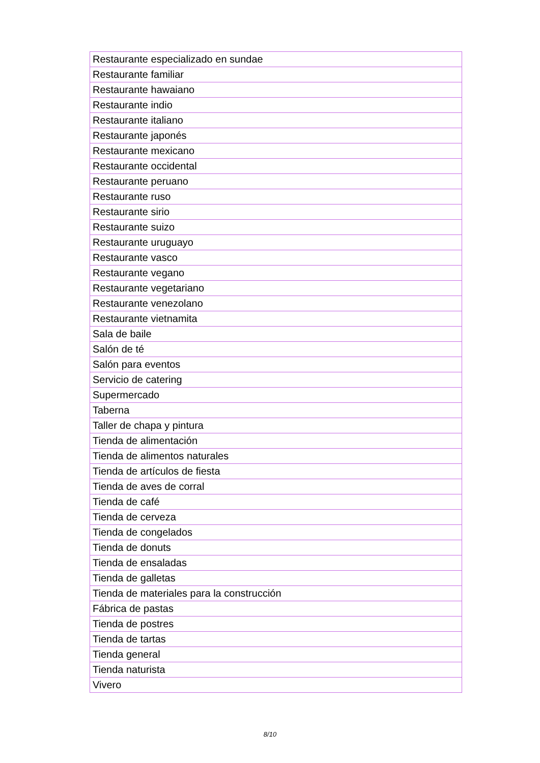| Restaurante especializado en sundae |
| Restaurante familiar |
| Restaurante hawaiano |
| Restaurante indio |
| Restaurante italiano |
| Restaurante japonés |
| Restaurante mexicano |
| Restaurante occidental |
| Restaurante peruano |
| Restaurante ruso |
| Restaurante sirio |
| Restaurante suizo |
| Restaurante uruguayo |
| Restaurante vasco |
| Restaurante vegano |
| Restaurante vegetariano |
| Restaurante venezolano |
| Restaurante vietnamita |
| Sala de baile |
| Salón de té |
| Salón para eventos |
| Servicio de catering |
| Supermercado |
| Taberna |
| Taller de chapa y pintura |
| Tienda de alimentación |
| Tienda de alimentos naturales |
| Tienda de artículos de fiesta |
| Tienda de aves de corral |
| Tienda de café |
| Tienda de cerveza |
| Tienda de congelados |
| Tienda de donuts |
| Tienda de ensaladas |
| Tienda de galletas |
| Tienda de materiales para la construcción |
| Fábrica de pastas |
| Tienda de postres |
| Tienda de tartas |
| Tienda general |
| Tienda naturista |
| Vivero |
8/10